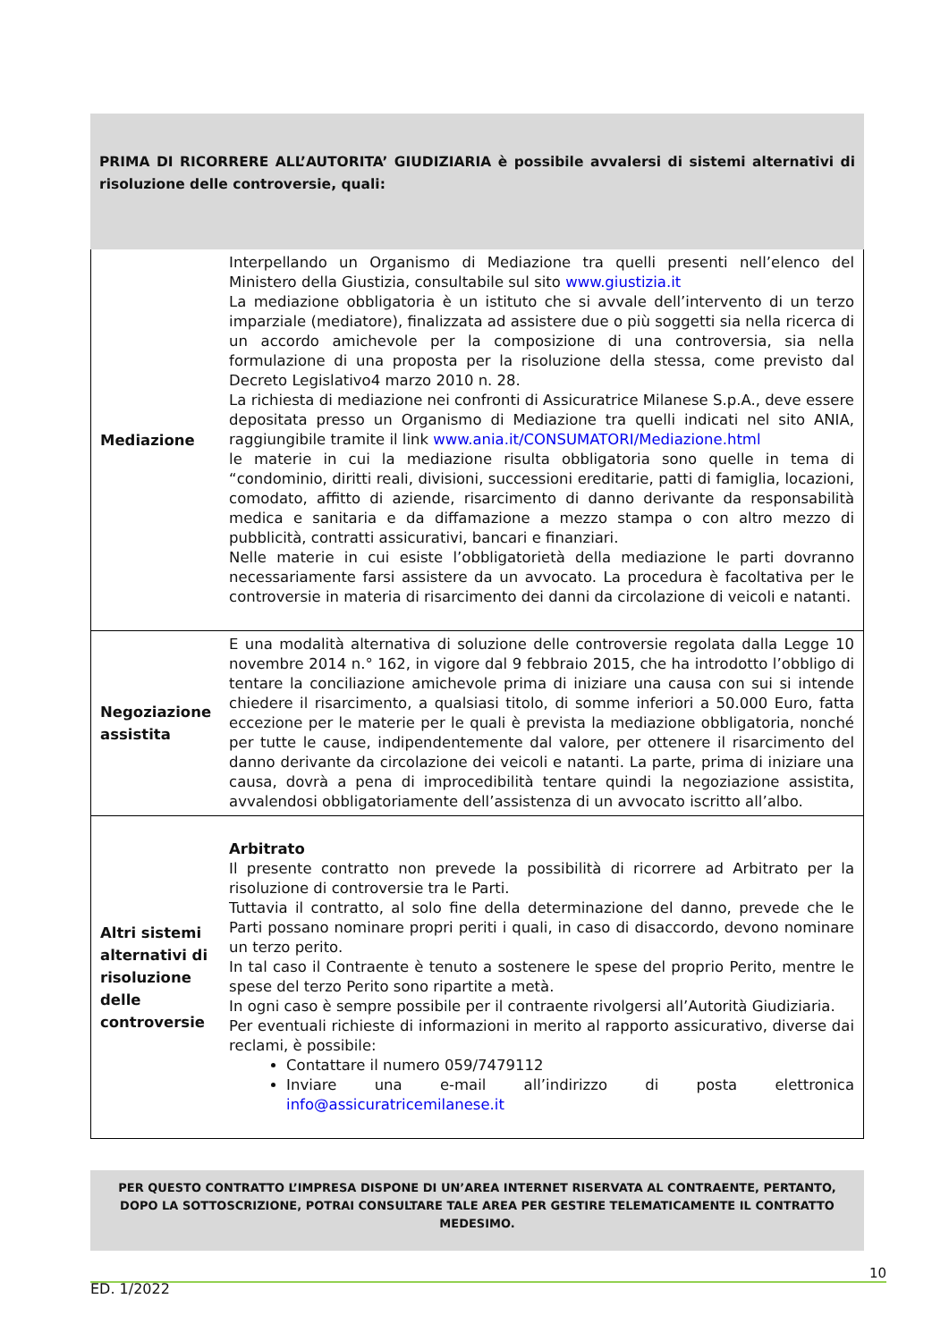PRIMA DI RICORRERE ALL’AUTORITA’ GIUDIZIARIA è possibile avvalersi di sistemi alternativi di risoluzione delle controversie, quali:
| Mediazione | Interpellando un Organismo di Mediazione tra quelli presenti nell’elenco del Ministero della Giustizia, consultabile sul sito www.giustizia.it La mediazione obbligatoria è un istituto che si avvale dell’intervento di un terzo imparziale (mediatore), finalizzata ad assistere due o più soggetti sia nella ricerca di un accordo amichevole per la composizione di una controversia, sia nella formulazione di una proposta per la risoluzione della stessa, come previsto dal Decreto Legislativo4 marzo 2010 n. 28. La richiesta di mediazione nei confronti di Assicuratrice Milanese S.p.A., deve essere depositata presso un Organismo di Mediazione tra quelli indicati nel sito ANIA, raggiungibile tramite il link www.ania.it/CONSUMATORI/Mediazione.html le materie in cui la mediazione risulta obbligatoria sono quelle in tema di “condominio, diritti reali, divisioni, successioni ereditarie, patti di famiglia, locazioni, comodato, affitto di aziende, risarcimento di danno derivante da responsabilità medica e sanitaria e da diffamazione a mezzo stampa o con altro mezzo di pubblicità, contratti assicurativi, bancari e finanziari. Nelle materie in cui esiste l’obbligatorietà della mediazione le parti dovranno necessariamente farsi assistere da un avvocato. La procedura è facoltativa per le controversie in materia di risarcimento dei danni da circolazione di veicoli e natanti. |
| Negoziazione assistita | E una modalità alternativa di soluzione delle controversie regolata dalla Legge 10 novembre 2014 n.° 162, in vigore dal 9 febbraio 2015, che ha introdotto l’obbligo di tentare la conciliazione amichevole prima di iniziare una causa con sui si intende chiedere il risarcimento, a qualsiasi titolo, di somme inferiori a 50.000 Euro, fatta eccezione per le materie per le quali è prevista la mediazione obbligatoria, nonché per tutte le cause, indipendentemente dal valore, per ottenere il risarcimento del danno derivante da circolazione dei veicoli e natanti. La parte, prima di iniziare una causa, dovrà a pena di improcedibilità tentare quindi la negoziazione assistita, avvalendosi obbligatoriamente dell’assistenza di un avvocato iscritto all’albo. |
| Altri sistemi alternativi di risoluzione delle controversie | Arbitrato Il presente contratto non prevede la possibilità di ricorrere ad Arbitrato per la risoluzione di controversie tra le Parti. Tuttavia il contratto, al solo fine della determinazione del danno, prevede che le Parti possano nominare propri periti i quali, in caso di disaccordo, devono nominare un terzo perito. In tal caso il Contraente è tenuto a sostenere le spese del proprio Perito, mentre le spese del terzo Perito sono ripartite a metà. In ogni caso è sempre possibile per il contraente rivolgersi all’Autorità Giudiziaria. Per eventuali richieste di informazioni in merito al rapporto assicurativo, diverse dai reclami, è possibile: Contattare il numero 059/7479112 Inviare una e-mail all’indirizzo di posta elettronica info@assicuratricemilanese.it |
PER QUESTO CONTRATTO L’IMPRESA DISPONE DI UN’AREA INTERNET RISERVATA AL CONTRAENTE, PERTANTO, DOPO LA SOTTOSCRIZIONE, POTRAI CONSULTARE TALE AREA PER GESTIRE TELEMATICAMENTE IL CONTRATTO MEDESIMO.
10
ED. 1/2022